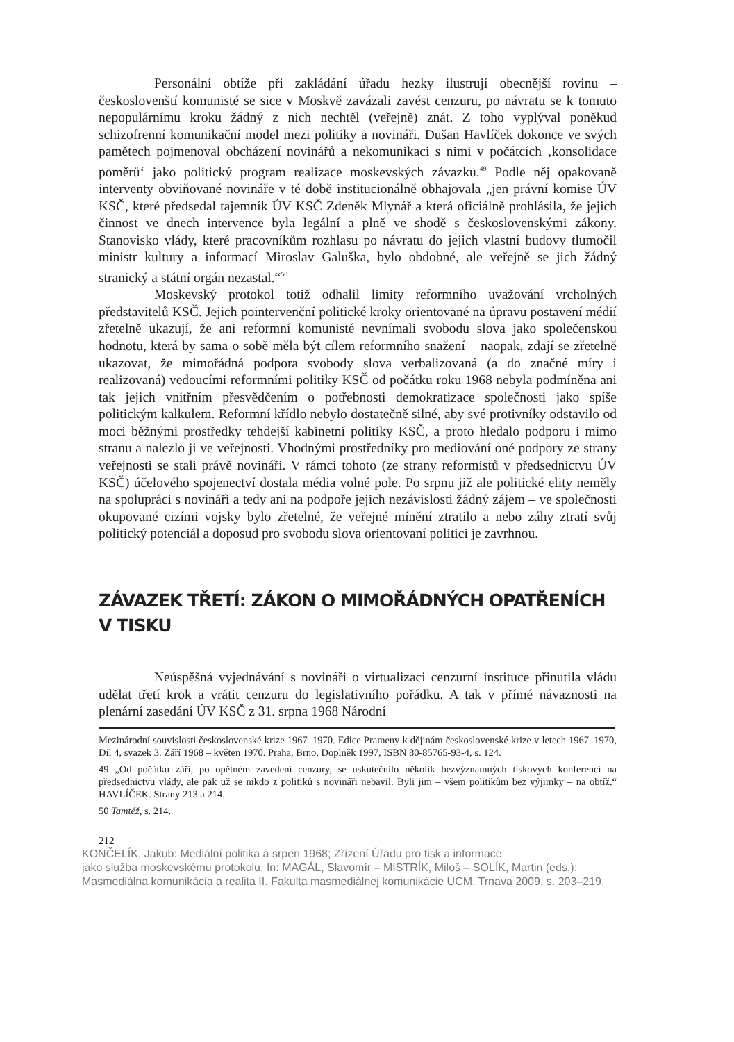Personální obtíže při zakládání úřadu hezky ilustrují obecnější rovinu – českoslovenští komunisté se sice v Moskvě zavázali zavést cenzuru, po návratu se k tomuto nepopulárnímu kroku žádný z nich nechtěl (veřejně) znát. Z toho vyplýval poněkud schizofrenní komunikační model mezi politiky a novináři. Dušan Havlíček dokonce ve svých pamětech pojmenoval obcházení novinářů a nekomunikaci s nimi v počátcích ‚konsolidace poměrů‘ jako politický program realizace moskevských závazků.<sup>49</sup> Podle něj opakovaně interventy obviňované novináře v té době institucionálně obhajovala „jen právní komise ÚV KSČ, které předsedal tajemník ÚV KSČ Zdeněk Mlynář a která oficiálně prohlásila, že jejich činnost ve dnech intervence byla legální a plně ve shodě s československými zákony. Stanovisko vlády, které pracovníkům rozhlasu po návratu do jejich vlastní budovy tlumočil ministr kultury a informací Miroslav Galuška, bylo obdobné, ale veřejně se jich žádný stranický a státní orgán nezastal.“<sup>50</sup>
Moskevský protokol totiž odhalil limity reformního uvažování vrcholných představitelů KSČ. Jejich pointervenční politické kroky orientované na úpravu postavení médií zřetelně ukazují, že ani reformní komunisté nevnímali svobodu slova jako společenskou hodnotu, která by sama o sobě měla být cílem reformního snažení – naopak, zdají se zřetelně ukazovat, že mimořádná podpora svobody slova verbalizovaná (a do značné míry i realizovaná) vedoucími reformními politiky KSČ od počátku roku 1968 nebyla podmíněna ani tak jejich vnitřním přesvědčením o potřebnosti demokratizace společnosti jako spíše politickým kalkulem. Reformní křídlo nebylo dostatečně silné, aby své protivníky odstavilo od moci běžnými prostředky tehdejší kabinetní politiky KSČ, a proto hledalo podporu i mimo stranu a nalezlo ji ve veřejnosti. Vhodnými prostředníky pro mediování oné podpory ze strany veřejnosti se stali právě novináři. V rámci tohoto (ze strany reformistů v předsednictvu ÚV KSČ) účelového spojenectví dostala média volné pole. Po srpnu již ale politické elity neměly na spolupráci s novináři a tedy ani na podpoře jejich nezávislosti žádný zájem – ve společnosti okupované cizími vojsky bylo zřetelné, že veřejné mínění ztratilo a nebo záhy ztratí svůj politický potenciál a doposud pro svobodu slova orientovaní politici je zavrhnou.
ZÁVAZEK TŘETÍ: ZÁKON O MIMOŘÁDNÝCH OPATŘENÍCH V TISKU
Neúspěšná vyjednávání s novináři o virtualizaci cenzurní instituce přinutila vládu udělat třetí krok a vrátit cenzuru do legislativního pořádku. A tak v přímé návaznosti na plenární zasedání ÚV KSČ z 31. srpna 1968 Národní
Mezinárodní souvislosti československé krize 1967–1970. Edice Prameny k dějinám československé krize v letech 1967–1970, Díl 4, svazek 3. Září 1968 – květen 1970. Praha, Brno, Doplněk 1997, ISBN 80-85765-93-4, s. 124.
49 „Od počátku září, po opětném zavedení cenzury, se uskutečnilo několik bezvýznamných tiskových konferencí na předsednictvu vlády, ale pak už se nikdo z politiků s novináři nebavil. Byli jim – všem politikům bez výjimky – na obtíž.“ HAVLÍČEK. Strany 213 a 214.
50 Tamtéž, s. 214.
212
KONČELÍK, Jakub: Mediální politika a srpen 1968; Zřízení Úřadu pro tisk a informace
jako služba moskevskému protokolu. In: MAGÁL, Slavomír – MISTRÍK, Miloš – SOLÍK, Martin (eds.):
Masmediálna komunikácia a realita II. Fakulta masmediálnej komunikácie UCM, Trnava 2009, s. 203–219.